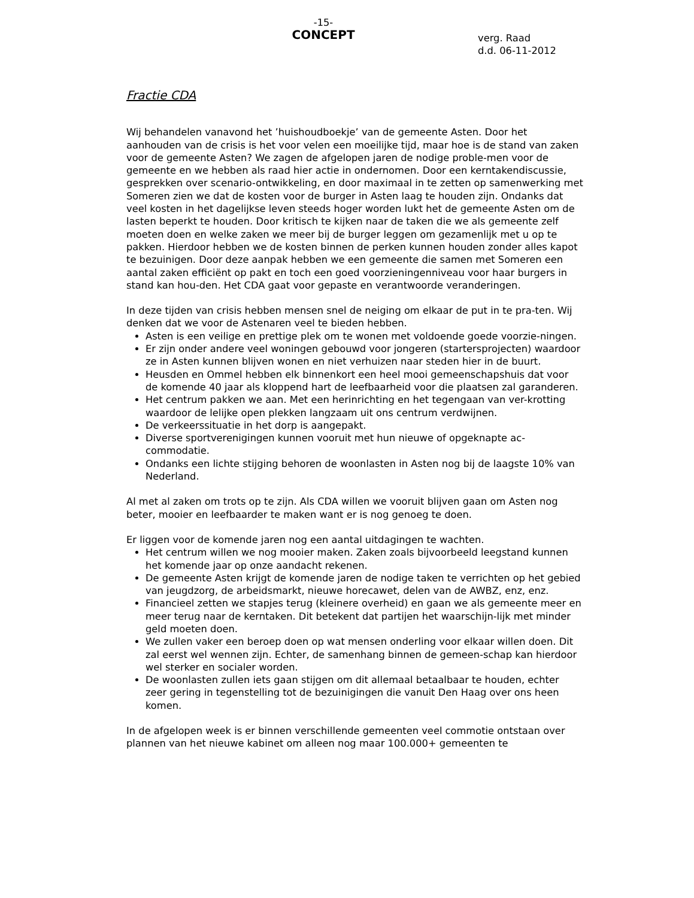-15-
CONCEPT
verg. Raad
d.d. 06-11-2012
Fractie CDA
Wij behandelen vanavond het ’huishoudboekje’ van de gemeente Asten. Door het aanhouden van de crisis is het voor velen een moeilijke tijd, maar hoe is de stand van zaken voor de gemeente Asten? We zagen de afgelopen jaren de nodige proble-men voor de gemeente en we hebben als raad hier actie in ondernomen. Door een kerntakendiscussie, gesprekken over scenario-ontwikkeling, en door maximaal in te zetten op samenwerking met Someren zien we dat de kosten voor de burger in Asten laag te houden zijn. Ondanks dat veel kosten in het dagelijkse leven steeds hoger worden lukt het de gemeente Asten om de lasten beperkt te houden. Door kritisch te kijken naar de taken die we als gemeente zelf moeten doen en welke zaken we meer bij de burger leggen om gezamenlijk met u op te pakken. Hierdoor hebben we de kosten binnen de perken kunnen houden zonder alles kapot te bezuinigen. Door deze aanpak hebben we een gemeente die samen met Someren een aantal zaken efficiënt op pakt en toch een goed voorzieningenniveau voor haar burgers in stand kan hou-den. Het CDA gaat voor gepaste en verantwoorde veranderingen.
In deze tijden van crisis hebben mensen snel de neiging om elkaar de put in te pra-ten. Wij denken dat we voor de Astenaren veel te bieden hebben.
Asten is een veilige en prettige plek om te wonen met voldoende goede voorzie-ningen.
Er zijn onder andere veel woningen gebouwd voor jongeren (startersprojecten) waardoor ze in Asten kunnen blijven wonen en niet verhuizen naar steden hier in de buurt.
Heusden en Ommel hebben elk binnenkort een heel mooi gemeenschapshuis dat voor de komende 40 jaar als kloppend hart de leefbaarheid voor die plaatsen zal garanderen.
Het centrum pakken we aan. Met een herinrichting en het tegengaan van ver-krotting waardoor de lelijke open plekken langzaam uit ons centrum verdwijnen.
De verkeerssituatie in het dorp is aangepakt.
Diverse sportverenigingen kunnen vooruit met hun nieuwe of opgeknapte ac-commodatie.
Ondanks een lichte stijging behoren de woonlasten in Asten nog bij de laagste 10% van Nederland.
Al met al zaken om trots op te zijn. Als CDA willen we vooruit blijven gaan om Asten nog beter, mooier en leefbaarder te maken want er is nog genoeg te doen.
Er liggen voor de komende jaren nog een aantal uitdagingen te wachten.
Het centrum willen we nog mooier maken. Zaken zoals bijvoorbeeld leegstand kunnen het komende jaar op onze aandacht rekenen.
De gemeente Asten krijgt de komende jaren de nodige taken te verrichten op het gebied van jeugdzorg, de arbeidsmarkt, nieuwe horecawet, delen van de AWBZ, enz, enz.
Financieel zetten we stapjes terug (kleinere overheid) en gaan we als gemeente meer en meer terug naar de kerntaken. Dit betekent dat partijen het waarschijn-lijk met minder geld moeten doen.
We zullen vaker een beroep doen op wat mensen onderling voor elkaar willen doen. Dit zal eerst wel wennen zijn. Echter, de samenhang binnen de gemeen-schap kan hierdoor wel sterker en socialer worden.
De woonlasten zullen iets gaan stijgen om dit allemaal betaalbaar te houden, echter zeer gering in tegenstelling tot de bezuinigingen die vanuit Den Haag over ons heen komen.
In de afgelopen week is er binnen verschillende gemeenten veel commotie ontstaan over plannen van het nieuwe kabinet om alleen nog maar 100.000+ gemeenten te